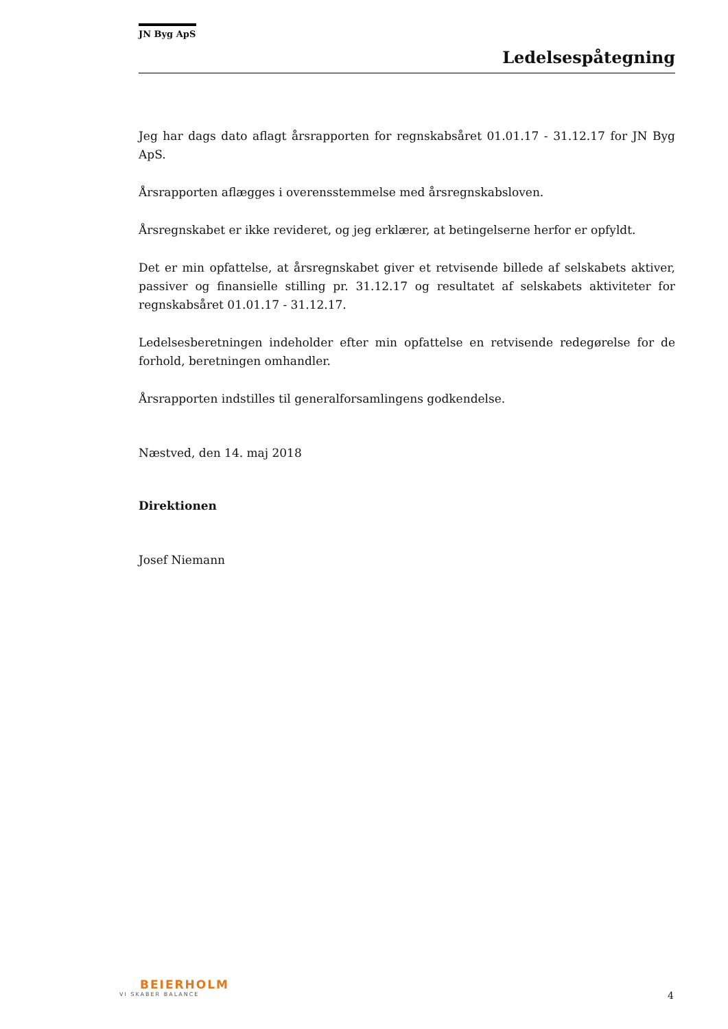JN Byg ApS
Ledelsespåtegning
Jeg har dags dato aflagt årsrapporten for regnskabsåret 01.01.17 - 31.12.17 for JN Byg ApS.
Årsrapporten aflægges i overensstemmelse med årsregnskabsloven.
Årsregnskabet er ikke revideret, og jeg erklærer, at betingelserne herfor er opfyldt.
Det er min opfattelse, at årsregnskabet giver et retvisende billede af selskabets aktiver, passiver og finansielle stilling pr. 31.12.17 og resultatet af selskabets aktiviteter for regnskabsåret 01.01.17 - 31.12.17.
Ledelsesberetningen indeholder efter min opfattelse en retvisende redegørelse for de forhold, beretningen omhandler.
Årsrapporten indstilles til generalforsamlingens godkendelse.
Næstved, den 14. maj 2018
Direktionen
Josef Niemann
BEIERHOLM
VI SKABER BALANCE
4